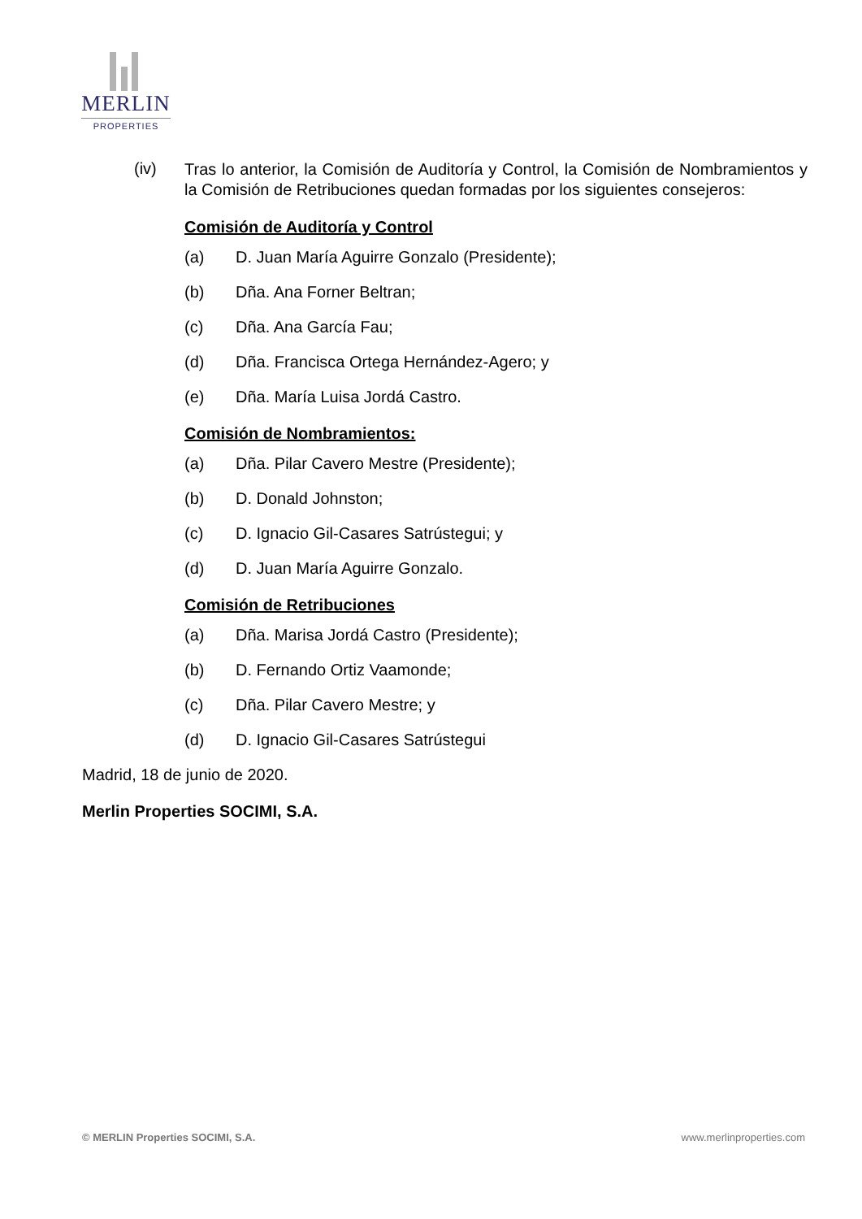MERLIN
PROPERTIES
(iv)
Tras lo anterior, la Comisión de Auditoría y Control, la Comisión de Nombramientos y la Comisión de Retribuciones quedan formadas por los siguientes consejeros:
Comisión de Auditoría y Control
(a) D. Juan María Aguirre Gonzalo (Presidente);
(b) Dña. Ana Forner Beltran;
(c) Dña. Ana García Fau;
(d) Dña. Francisca Ortega Hernández-Agero; y
(e) Dña. María Luisa Jordá Castro.
Comisión de Nombramientos:
(a) Dña. Pilar Cavero Mestre (Presidente);
(b) D. Donald Johnston;
(c) D. Ignacio Gil-Casares Satrústegui; y
(d) D. Juan María Aguirre Gonzalo.
Comisión de Retribuciones
(a) Dña. Marisa Jordá Castro (Presidente);
(b) D. Fernando Ortiz Vaamonde;
(c) Dña. Pilar Cavero Mestre; y
(d) D. Ignacio Gil-Casares Satrústegui
Madrid, 18 de junio de 2020.
Merlin Properties SOCIMI, S.A.
© MERLIN Properties SOCIMI, S.A. www.merlinproperties.com